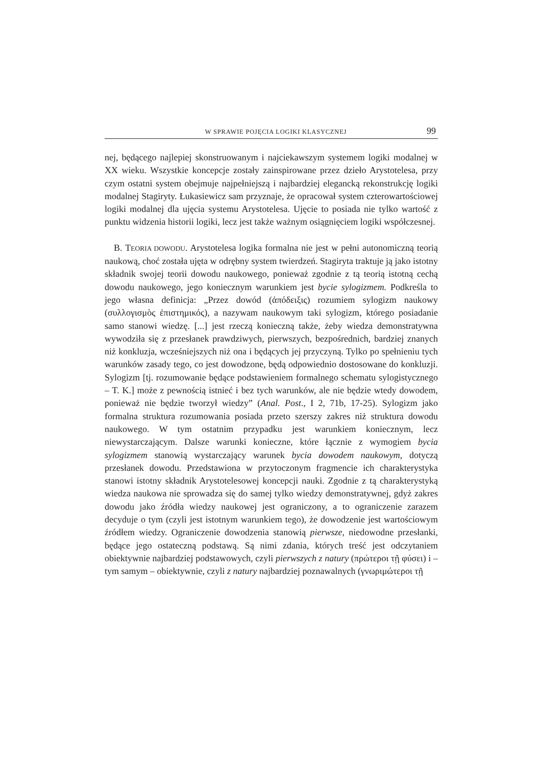W SPRAWIE POJĘCIA LOGIKI KLASYCZNEJ 99
nej, będącego najlepiej skonstruowanym i najciekawszym systemem logiki modalnej w XX wieku. Wszystkie koncepcje zostały zainspirowane przez dzieło Arystotelesa, przy czym ostatni system obejmuje najpełniejszą i najbardziej elegancką rekonstrukcję logiki modalnej Stagiryty. Łukasiewicz sam przyznaje, że opracował system czterowartościowej logiki modalnej dla ujęcia systemu Arystotelesa. Ujęcie to posiada nie tylko wartość z punktu widzenia historii logiki, lecz jest także ważnym osiągnięciem logiki współczesnej.
B. TEORIA DOWODU. Arystotelesa logika formalna nie jest w pełni autonomiczną teorią naukową, choć została ujęta w odrębny system twierdzeń. Stagiryta traktuje ją jako istotny składnik swojej teorii dowodu naukowego, ponieważ zgodnie z tą teorią istotną cechą dowodu naukowego, jego koniecznym warunkiem jest bycie sylogizmem. Podkreśla to jego własna definicja: „Przez dowód (ἀπόδειξις) rozumiem sylogizm naukowy (συλλογισμὸς ἐπιστημικός), a nazywam naukowym taki sylogizm, którego posiadanie samo stanowi wiedzę. [...] jest rzeczą konieczną także, żeby wiedza demonstratywna wywodziła się z przesłanek prawdziwych, pierwszych, bezpośrednich, bardziej znanych niż konkluzja, wcześniejszych niż ona i będących jej przyczyną. Tylko po spełnieniu tych warunków zasady tego, co jest dowodzone, będą odpowiednio dostosowane do konkluzji. Sylogizm [tj. rozumowanie będące podstawieniem formalnego schematu sylogistycznego – T. K.] może z pewnością istnieć i bez tych warunków, ale nie będzie wtedy dowodem, ponieważ nie będzie tworzył wiedzy” (Anal. Post., I 2, 71b, 17-25). Sylogizm jako formalna struktura rozumowania posiada przeto szerszy zakres niż struktura dowodu naukowego. W tym ostatnim przypadku jest warunkiem koniecznym, lecz niewystarczającym. Dalsze warunki konieczne, które łącznie z wymogiem bycia sylogizmem stanowią wystarczający warunek bycia dowodem naukowym, dotyczą przesłanek dowodu. Przedstawiona w przytoczonym fragmencie ich charakterystyka stanowi istotny składnik Arystotelesowej koncepcji nauki. Zgodnie z tą charakterystyką wiedza naukowa nie sprowadza się do samej tylko wiedzy demonstratywnej, gdyż zakres dowodu jako źródła wiedzy naukowej jest ograniczony, a to ograniczenie zarazem decyduje o tym (czyli jest istotnym warunkiem tego), że dowodzenie jest wartościowym źródłem wiedzy. Ograniczenie dowodzenia stanowią pierwsze, niedowodne przesłanki, będące jego ostateczną podstawą. Są nimi zdania, których treść jest odczytaniem obiektywnie najbardziej podstawowych, czyli pierwszych z natury (πρώτεροι τῇ φύσει) i – tym samym – obiektywnie, czyli z natury najbardziej poznawalnych (γνωριμώτεροι τῇ